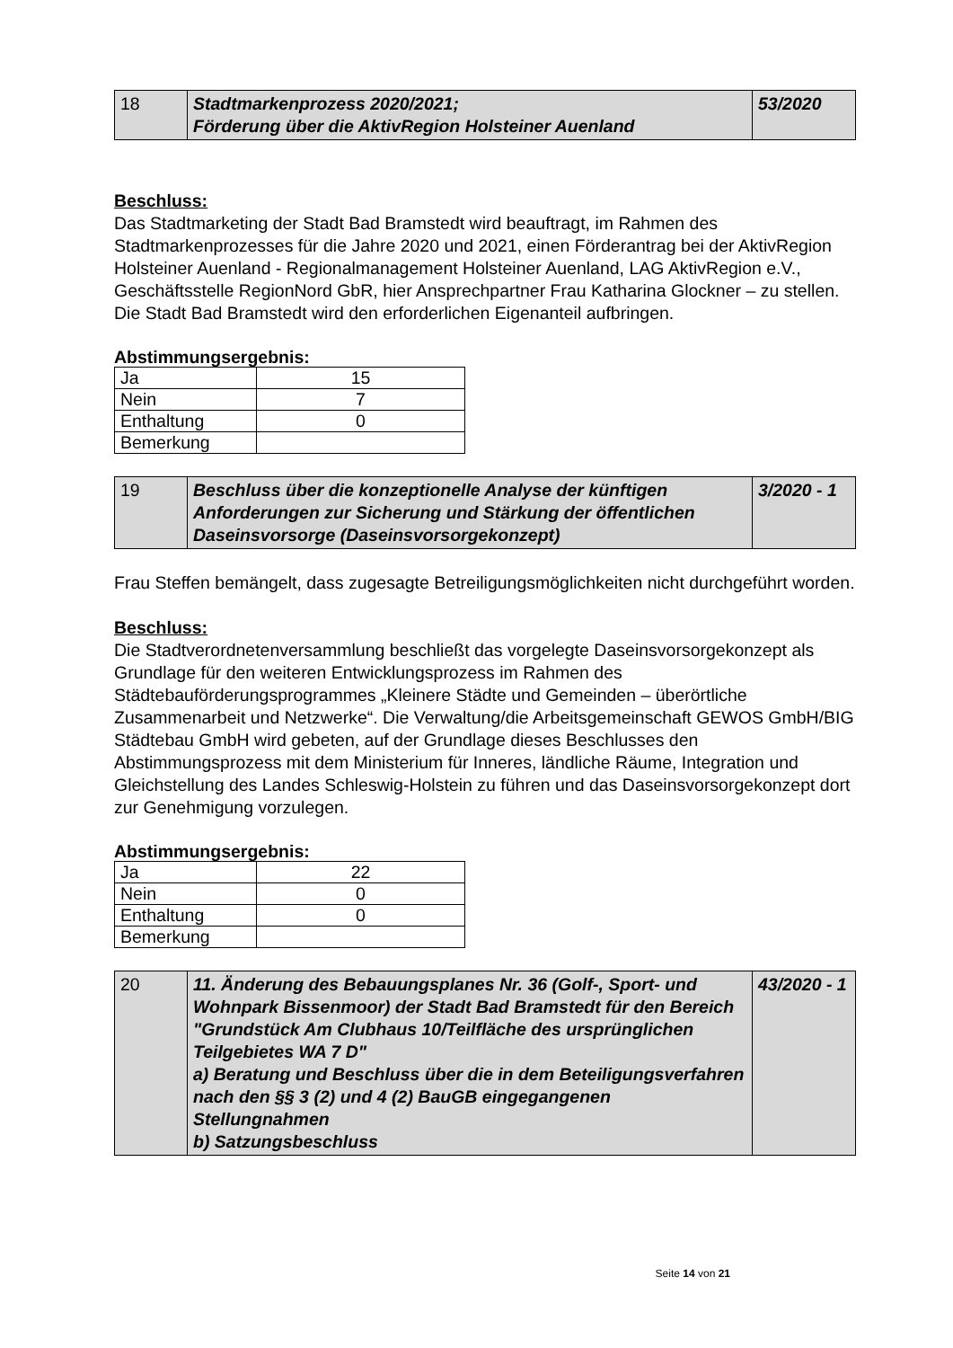| 18 | Stadtmarkenprozess 2020/2021; Förderung über die AktivRegion Holsteiner Auenland | 53/2020 |
Beschluss:
Das Stadtmarketing der Stadt Bad Bramstedt wird beauftragt, im Rahmen des Stadtmarkenprozesses für die Jahre 2020 und 2021, einen Förderantrag bei der AktivRegion Holsteiner Auenland - Regionalmanagement Holsteiner Auenland, LAG AktivRegion e.V., Geschäftsstelle RegionNord GbR, hier Ansprechpartner Frau Katharina Glockner – zu stellen. Die Stadt Bad Bramstedt wird den erforderlichen Eigenanteil aufbringen.
Abstimmungsergebnis:
| Ja | 15 |
| Nein | 7 |
| Enthaltung | 0 |
| Bemerkung | |
| 19 | Beschluss über die konzeptionelle Analyse der künftigen Anforderungen zur Sicherung und Stärkung der öffentlichen Daseinsvorsorge (Daseinsvorsorgekonzept) | 3/2020 - 1 |
Frau Steffen bemängelt, dass zugesagte Betreiligungsmöglichkeiten nicht durchgeführt worden.
Beschluss:
Die Stadtverordnetenversammlung beschließt das vorgelegte Daseinsvorsorgekonzept als Grundlage für den weiteren Entwicklungsprozess im Rahmen des Städtebauförderungsprogrammes „Kleinere Städte und Gemeinden – überörtliche Zusammenarbeit und Netzwerke“. Die Verwaltung/die Arbeitsgemeinschaft GEWOS GmbH/BIG Städtebau GmbH wird gebeten, auf der Grundlage dieses Beschlusses den Abstimmungsprozess mit dem Ministerium für Inneres, ländliche Räume, Integration und Gleichstellung des Landes Schleswig-Holstein zu führen und das Daseinsvorsorgekonzept dort zur Genehmigung vorzulegen.
Abstimmungsergebnis:
| Ja | 22 |
| Nein | 0 |
| Enthaltung | 0 |
| Bemerkung | |
| 20 | 11. Änderung des Bebauungsplanes Nr. 36 (Golf-, Sport- und Wohnpark Bissenmoor) der Stadt Bad Bramstedt für den Bereich "Grundstück Am Clubhaus 10/Teilfläche des ursprünglichen Teilgebietes WA 7 D" a) Beratung und Beschluss über die in dem Beteiligungsverfahren nach den §§ 3 (2) und 4 (2) BauGB eingegangenen Stellungnahmen b) Satzungsbeschluss | 43/2020 - 1 |
Seite 14 von 21